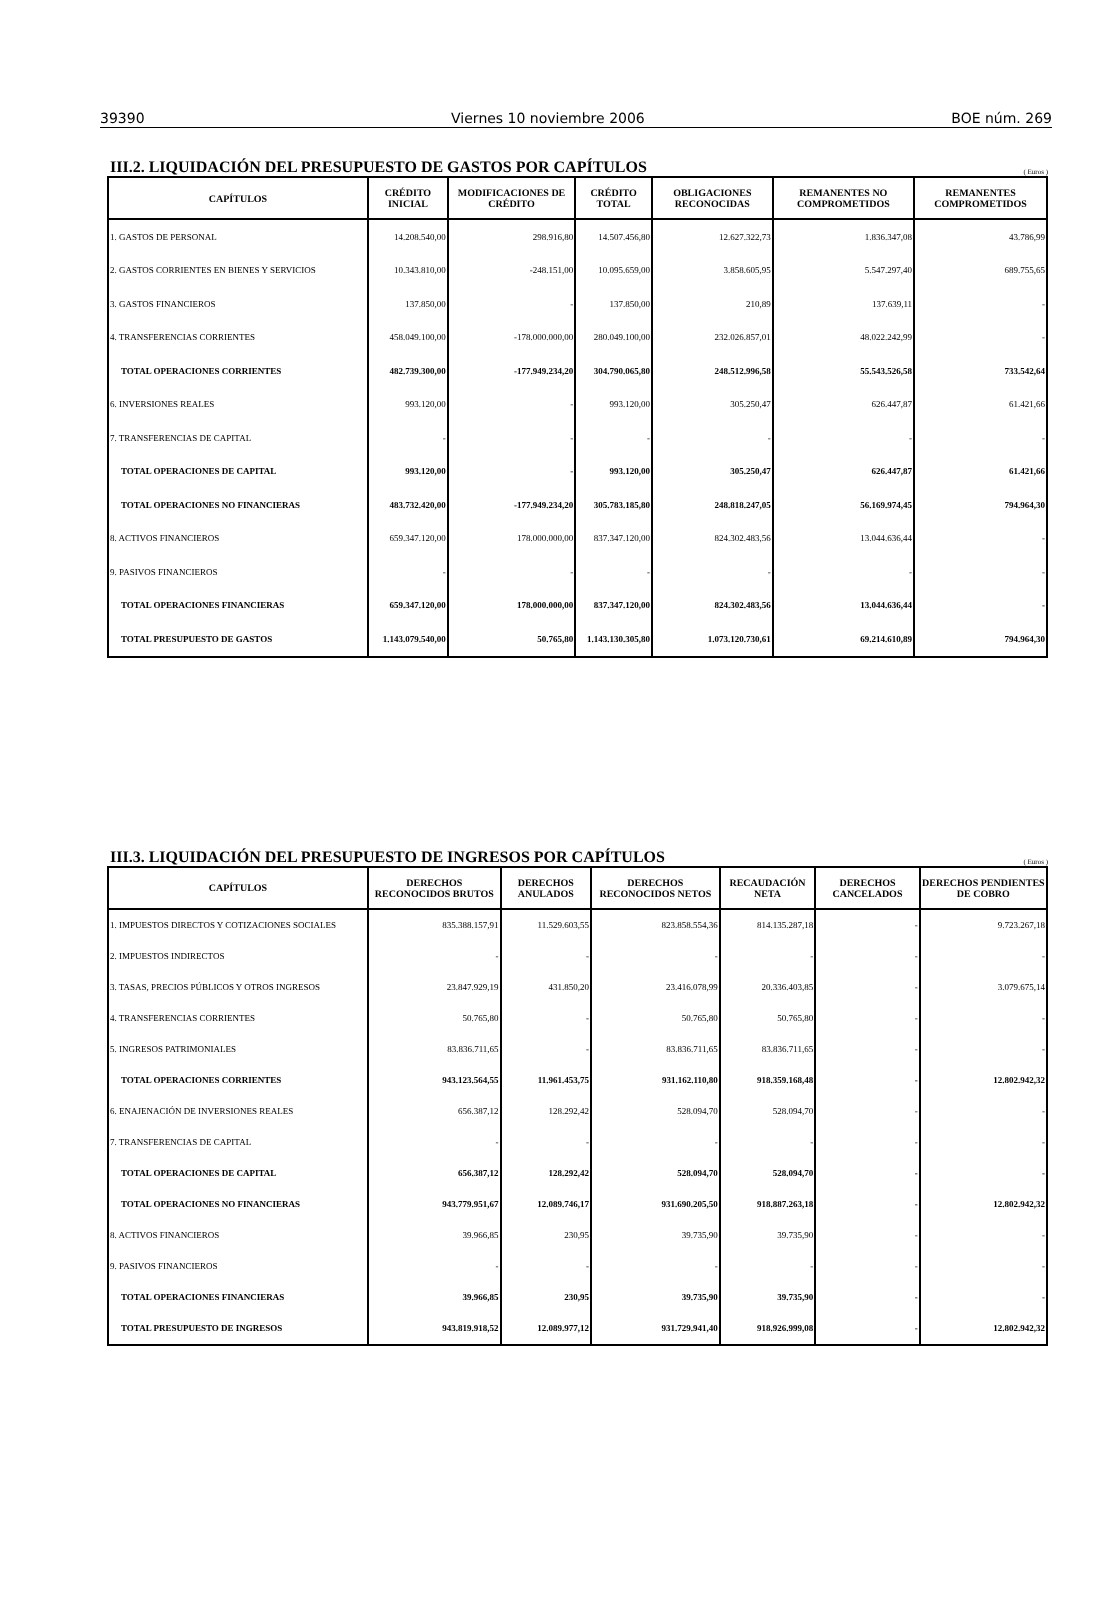39390 Viernes 10 noviembre 2006 BOE núm. 269
III.2. LIQUIDACIÓN DEL PRESUPUESTO DE GASTOS POR CAPÍTULOS
( Euros )
| CAPÍTULOS | CRÉDITO INICIAL | MODIFICACIONES DE CRÉDITO | CRÉDITO TOTAL | OBLIGACIONES RECONOCIDAS | REMANENTES NO COMPROMETIDOS | REMANENTES COMPROMETIDOS |
| --- | --- | --- | --- | --- | --- | --- |
| 1. GASTOS DE PERSONAL | 14.208.540,00 | 298.916,80 | 14.507.456,80 | 12.627.322,73 | 1.836.347,08 | 43.786,99 |
| 2. GASTOS CORRIENTES EN BIENES Y SERVICIOS | 10.343.810,00 | -248.151,00 | 10.095.659,00 | 3.858.605,95 | 5.547.297,40 | 689.755,65 |
| 3. GASTOS FINANCIEROS | 137.850,00 | - | 137.850,00 | 210,89 | 137.639,11 | - |
| 4. TRANSFERENCIAS CORRIENTES | 458.049.100,00 | -178.000.000,00 | 280.049.100,00 | 232.026.857,01 | 48.022.242,99 | - |
| TOTAL OPERACIONES CORRIENTES | 482.739.300,00 | -177.949.234,20 | 304.790.065,80 | 248.512.996,58 | 55.543.526,58 | 733.542,64 |
| 6. INVERSIONES REALES | 993.120,00 | - | 993.120,00 | 305.250,47 | 626.447,87 | 61.421,66 |
| 7. TRANSFERENCIAS DE CAPITAL | - | - | - | - | - | - |
| TOTAL OPERACIONES DE CAPITAL | 993.120,00 | - | 993.120,00 | 305.250,47 | 626.447,87 | 61.421,66 |
| TOTAL OPERACIONES NO FINANCIERAS | 483.732.420,00 | -177.949.234,20 | 305.783.185,80 | 248.818.247,05 | 56.169.974,45 | 794.964,30 |
| 8. ACTIVOS FINANCIEROS | 659.347.120,00 | 178.000.000,00 | 837.347.120,00 | 824.302.483,56 | 13.044.636,44 | - |
| 9. PASIVOS FINANCIEROS | - | - | - | - | - | - |
| TOTAL OPERACIONES FINANCIERAS | 659.347.120,00 | 178.000.000,00 | 837.347.120,00 | 824.302.483,56 | 13.044.636,44 | - |
| TOTAL PRESUPUESTO DE GASTOS | 1.143.079.540,00 | 50.765,80 | 1.143.130.305,80 | 1.073.120.730,61 | 69.214.610,89 | 794.964,30 |
III.3. LIQUIDACIÓN DEL PRESUPUESTO DE INGRESOS POR CAPÍTULOS
( Euros )
| CAPÍTULOS | DERECHOS RECONOCIDOS BRUTOS | DERECHOS ANULADOS | DERECHOS RECONOCIDOS NETOS | RECAUDACIÓN NETA | DERECHOS CANCELADOS | DERECHOS PENDIENTES DE COBRO |
| --- | --- | --- | --- | --- | --- | --- |
| 1. IMPUESTOS DIRECTOS Y COTIZACIONES SOCIALES | 835.388.157,91 | 11.529.603,55 | 823.858.554,36 | 814.135.287,18 | - | 9.723.267,18 |
| 2. IMPUESTOS INDIRECTOS | - | - | - | - | - | - |
| 3. TASAS, PRECIOS PÚBLICOS Y OTROS INGRESOS | 23.847.929,19 | 431.850,20 | 23.416.078,99 | 20.336.403,85 | - | 3.079.675,14 |
| 4. TRANSFERENCIAS CORRIENTES | 50.765,80 | - | 50.765,80 | 50.765,80 | - | - |
| 5. INGRESOS PATRIMONIALES | 83.836.711,65 | - | 83.836.711,65 | 83.836.711,65 | - | - |
| TOTAL OPERACIONES CORRIENTES | 943.123.564,55 | 11.961.453,75 | 931.162.110,80 | 918.359.168,48 | - | 12.802.942,32 |
| 6. ENAJENACIÓN DE INVERSIONES REALES | 656.387,12 | 128.292,42 | 528.094,70 | 528.094,70 | - | - |
| 7. TRANSFERENCIAS DE CAPITAL | - | - | - | - | - | - |
| TOTAL OPERACIONES DE CAPITAL | 656.387,12 | 128.292,42 | 528.094,70 | 528.094,70 | - | - |
| TOTAL OPERACIONES NO FINANCIERAS | 943.779.951,67 | 12.089.746,17 | 931.690.205,50 | 918.887.263,18 | - | 12.802.942,32 |
| 8. ACTIVOS FINANCIEROS | 39.966,85 | 230,95 | 39.735,90 | 39.735,90 | - | - |
| 9. PASIVOS FINANCIEROS | - | - | - | - | - | - |
| TOTAL OPERACIONES FINANCIERAS | 39.966,85 | 230,95 | 39.735,90 | 39.735,90 | - | - |
| TOTAL PRESUPUESTO DE INGRESOS | 943.819.918,52 | 12.089.977,12 | 931.729.941,40 | 918.926.999,08 | - | 12.802.942,32 |